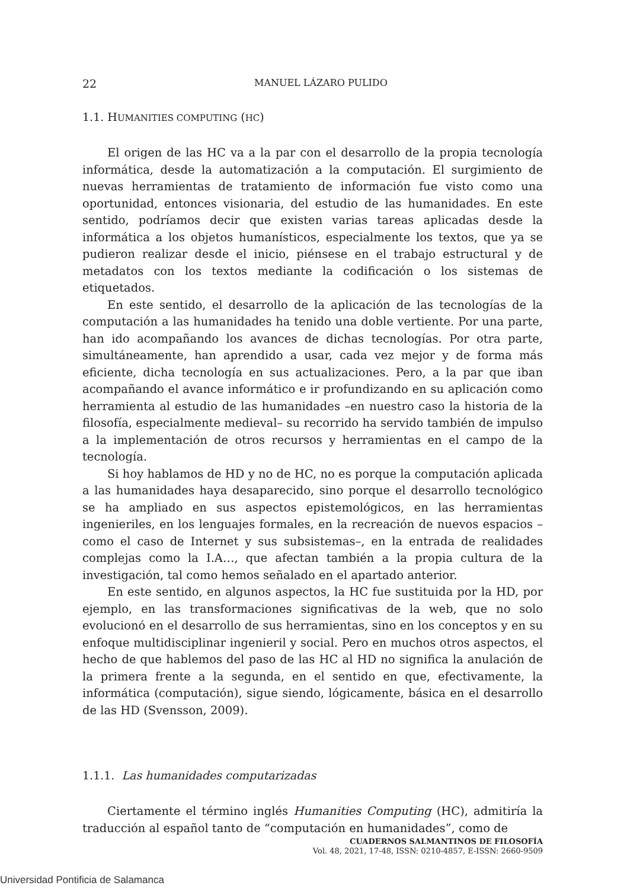22 MANUEL LÁZARO PULIDO
1.1. HUMANITIES COMPUTING (HC)
El origen de las HC va a la par con el desarrollo de la propia tecnología informática, desde la automatización a la computación. El surgimiento de nuevas herramientas de tratamiento de información fue visto como una oportunidad, entonces visionaria, del estudio de las humanidades. En este sentido, podríamos decir que existen varias tareas aplicadas desde la informática a los objetos humanísticos, especialmente los textos, que ya se pudieron realizar desde el inicio, piénsese en el trabajo estructural y de metadatos con los textos mediante la codificación o los sistemas de etiquetados.
En este sentido, el desarrollo de la aplicación de las tecnologías de la computación a las humanidades ha tenido una doble vertiente. Por una parte, han ido acompañando los avances de dichas tecnologías. Por otra parte, simultáneamente, han aprendido a usar, cada vez mejor y de forma más eficiente, dicha tecnología en sus actualizaciones. Pero, a la par que iban acompañando el avance informático e ir profundizando en su aplicación como herramienta al estudio de las humanidades –en nuestro caso la historia de la filosofía, especialmente medieval– su recorrido ha servido también de impulso a la implementación de otros recursos y herramientas en el campo de la tecnología.
Si hoy hablamos de HD y no de HC, no es porque la computación aplicada a las humanidades haya desaparecido, sino porque el desarrollo tecnológico se ha ampliado en sus aspectos epistemológicos, en las herramientas ingenieriles, en los lenguajes formales, en la recreación de nuevos espacios –como el caso de Internet y sus subsistemas–, en la entrada de realidades complejas como la I.A…, que afectan también a la propia cultura de la investigación, tal como hemos señalado en el apartado anterior.
En este sentido, en algunos aspectos, la HC fue sustituida por la HD, por ejemplo, en las transformaciones significativas de la web, que no solo evolucionó en el desarrollo de sus herramientas, sino en los conceptos y en su enfoque multidisciplinar ingenieril y social. Pero en muchos otros aspectos, el hecho de que hablemos del paso de las HC al HD no significa la anulación de la primera frente a la segunda, en el sentido en que, efectivamente, la informática (computación), sigue siendo, lógicamente, básica en el desarrollo de las HD (Svensson, 2009).
1.1.1. Las humanidades computarizadas
Ciertamente el término inglés Humanities Computing (HC), admitiría la traducción al español tanto de “computación en humanidades”, como de
CUADERNOS SALMANTINOS DE FILOSOFÍA
Vol. 48, 2021, 17-48, ISSN: 0210-4857, E-ISSN: 2660-9509
Universidad Pontificia de Salamanca